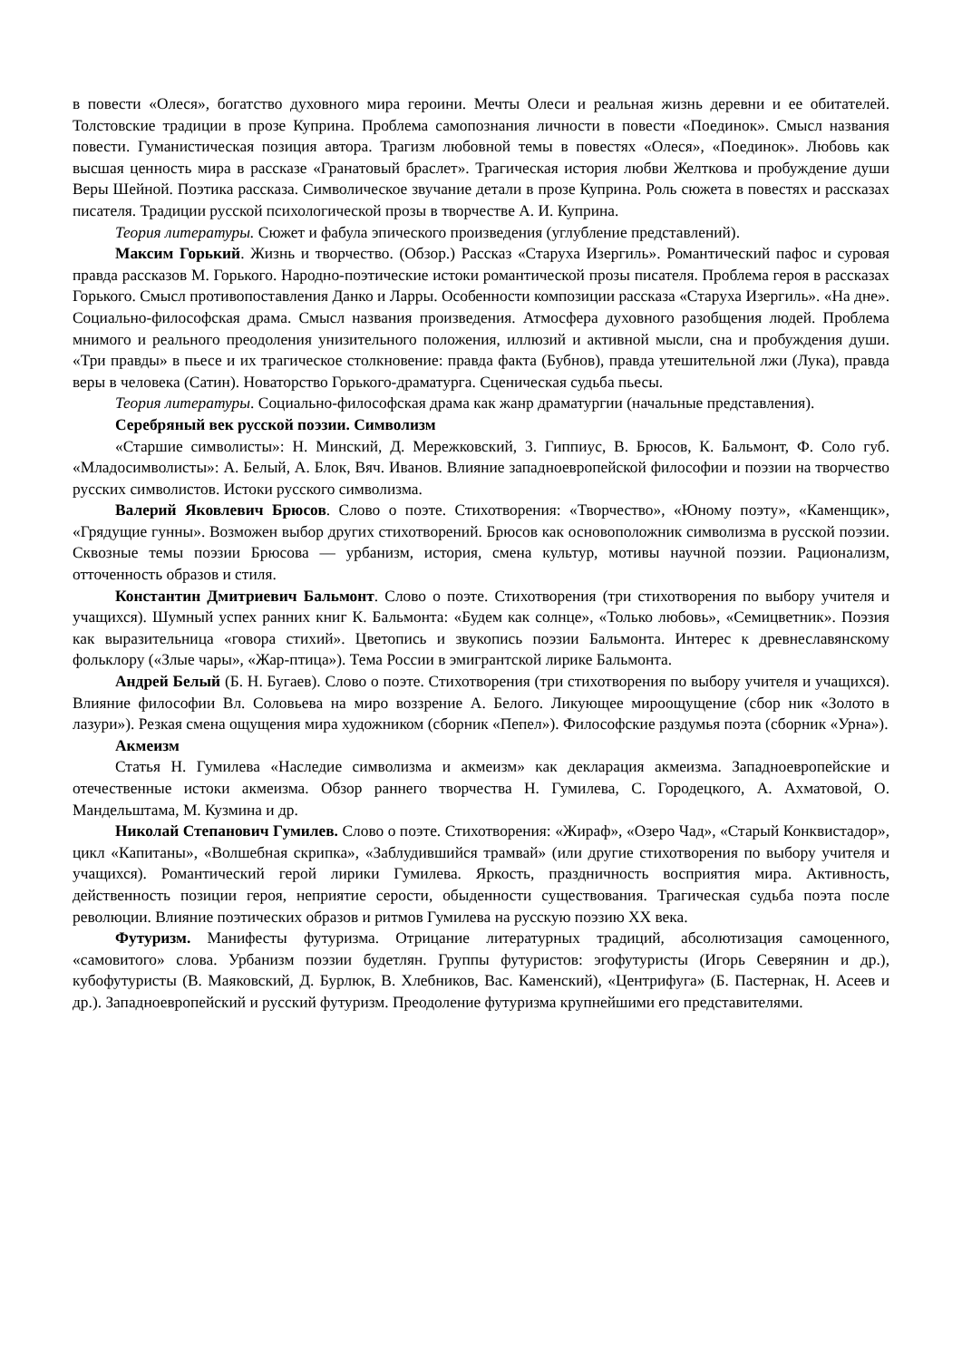в повести «Олеся», богатство духовного мира героини. Мечты Олеси и реальная жизнь деревни и ее обитателей. Толстовские традиции в прозе Куприна. Проблема самопознания личности в повести «Поединок». Смысл названия повести. Гуманистическая позиция автора. Трагизм любовной темы в повестях «Олеся», «Поединок». Любовь как высшая ценность мира в рассказе «Гранатовый браслет». Трагическая история любви Желткова и пробуждение души Веры Шейной. Поэтика рассказа. Символическое звучание детали в прозе Куприна. Роль сюжета в повестях и рассказах писателя. Традиции русской психологической прозы в творчестве А. И. Куприна.
Теория литературы. Сюжет и фабула эпического произведения (углубление представлений).
Максим Горький. Жизнь и творчество. (Обзор.) Рассказ «Старуха Изергиль». Романтический пафос и суровая правда рассказов М. Горького. Народно-поэтические истоки романтической прозы писателя. Проблема героя в рассказах Горького. Смысл противопоставления Данко и Ларры. Особенности композиции рассказа «Старуха Изергиль». «На дне». Социально-философская драма. Смысл названия произведения. Атмосфера духовного разобщения людей. Проблема мнимого и реального преодоления унизительного положения, иллюзий и активной мысли, сна и пробуждения души. «Три правды» в пьесе и их трагическое столкновение: правда факта (Бубнов), правда утешительной лжи (Лука), правда веры в человека (Сатин). Новаторство Горького-драматурга. Сценическая судьба пьесы.
Теория литературы. Социально-философская драма как жанр драматургии (начальные представления).
Серебряный век русской поэзии. Символизм
«Старшие символисты»: Н. Минский, Д. Мережковский, 3. Гиппиус, В. Брюсов, К. Бальмонт, Ф. Соло губ. «Младосимволисты»: А. Белый, А. Блок, Вяч. Иванов. Влияние западноевропейской философии и поэзии на творчество русских символистов. Истоки русского символизма.
Валерий Яковлевич Брюсов. Слово о поэте. Стихотворения: «Творчество», «Юному поэту», «Каменщик», «Грядущие гунны». Возможен выбор других стихотворений. Брюсов как основоположник символизма в русской поэзии. Сквозные темы поэзии Брюсова — урбанизм, история, смена культур, мотивы научной поэзии. Рационализм, отточенность образов и стиля.
Константин Дмитриевич Бальмонт. Слово о поэте. Стихотворения (три стихотворения по выбору учителя и учащихся). Шумный успех ранних книг К. Бальмонта: «Будем как солнце», «Только любовь», «Семицветник». Поэзия как выразительница «говора стихий». Цветопись и звукопись поэзии Бальмонта. Интерес к древнеславянскому фольклору («Злые чары», «Жар-птица»). Тема России в эмигрантской лирике Бальмонта.
Андрей Белый (Б. Н. Бугаев). Слово о поэте. Стихотворения (три стихотворения по выбору учителя и учащихся). Влияние философии Вл. Соловьева на миро воззрение А. Белого. Ликующее мироощущение (сбор ник «Золото в лазури»). Резкая смена ощущения мира художником (сборник «Пепел»). Философские раздумья поэта (сборник «Урна»).
Акмеизм
Статья Н. Гумилева «Наследие символизма и акмеизм» как декларация акмеизма. Западноевропейские и отечественные истоки акмеизма. Обзор раннего творчества Н. Гумилева, С. Городецкого, А. Ахматовой, О. Мандельштама, М. Кузмина и др.
Николай Степанович Гумилев. Слово о поэте. Стихотворения: «Жираф», «Озеро Чад», «Старый Конквистадор», цикл «Капитаны», «Волшебная скрипка», «Заблудившийся трамвай» (или другие стихотворения по выбору учителя и учащихся). Романтический герой лирики Гумилева. Яркость, праздничность восприятия мира. Активность, действенность позиции героя, неприятие серости, обыденности существования. Трагическая судьба поэта после революции. Влияние поэтических образов и ритмов Гумилева на русскую поэзию XX века.
Футуризм. Манифесты футуризма. Отрицание литературных традиций, абсолютизация самоценного, «самовитого» слова. Урбанизм поэзии будетлян. Группы футуристов: эгофутуристы (Игорь Северянин и др.), кубофутуристы (В. Маяковский, Д. Бурлюк, В. Хлебников, Вас. Каменский), «Центрифуга» (Б. Пастернак, Н. Асеев и др.). Западноевропейский и русский футуризм. Преодоление футуризма крупнейшими его представителями.